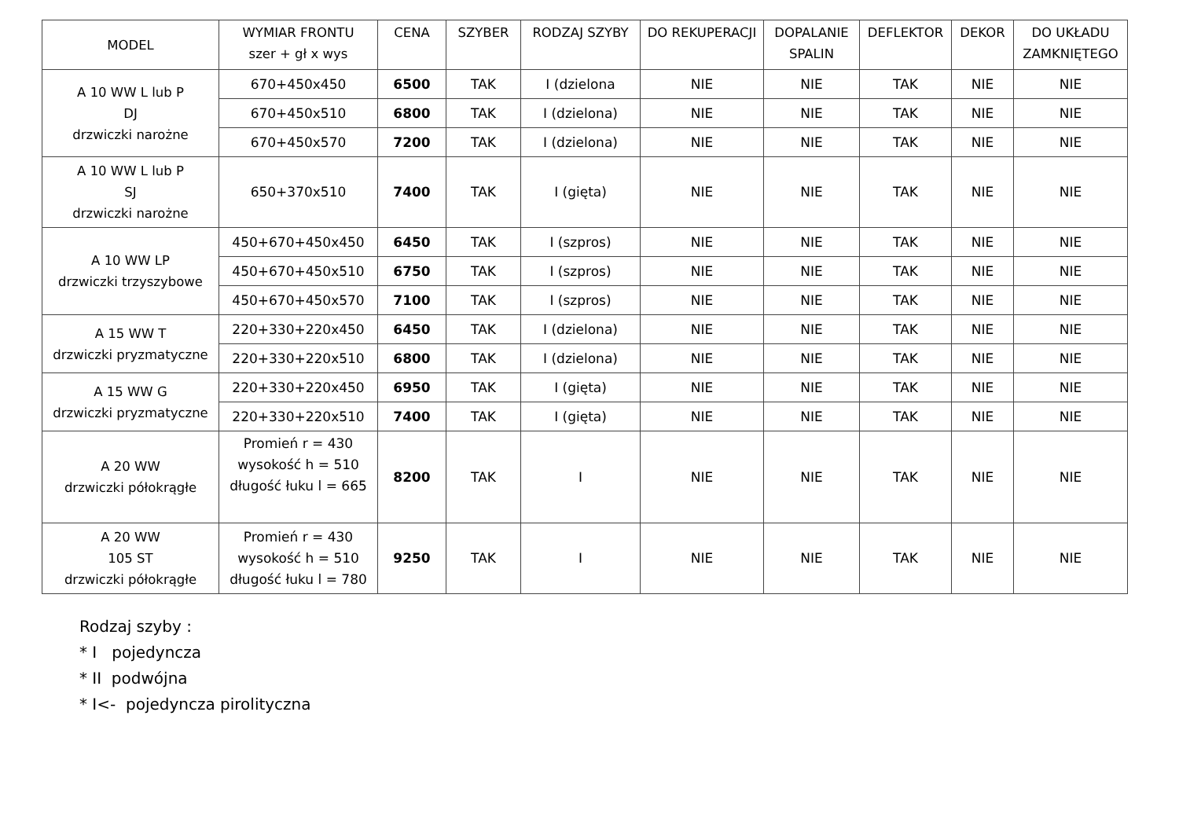| MODEL | WYMIAR FRONTU szer + gł x wys | CENA | SZYBER | RODZAJ SZYBY | DO REKUPERACJI | DOPALANIE SPALIN | DEFLEKTOR | DEKOR | DO UKŁADU ZAMKNIĘTEGO |
| --- | --- | --- | --- | --- | --- | --- | --- | --- | --- |
| A 10 WW L lub P DJ drzwiczki narożne | 670+450x450 | 6500 | TAK | I (dzielona | NIE | NIE | TAK | NIE | NIE |
| | 670+450x510 | 6800 | TAK | I (dzielona) | NIE | NIE | TAK | NIE | NIE |
| | 670+450x570 | 7200 | TAK | I (dzielona) | NIE | NIE | TAK | NIE | NIE |
| A 10 WW L lub P SJ drzwiczki narożne | 650+370x510 | 7400 | TAK | I (gięta) | NIE | NIE | TAK | NIE | NIE |
| A 10 WW LP drzwiczki trzyszybowe | 450+670+450x450 | 6450 | TAK | I (szpros) | NIE | NIE | TAK | NIE | NIE |
| | 450+670+450x510 | 6750 | TAK | I (szpros) | NIE | NIE | TAK | NIE | NIE |
| | 450+670+450x570 | 7100 | TAK | I (szpros) | NIE | NIE | TAK | NIE | NIE |
| A 15 WW T drzwiczki pryzmatyczne | 220+330+220x450 | 6450 | TAK | I (dzielona) | NIE | NIE | TAK | NIE | NIE |
| | 220+330+220x510 | 6800 | TAK | I (dzielona) | NIE | NIE | TAK | NIE | NIE |
| A 15 WW G drzwiczki pryzmatyczne | 220+330+220x450 | 6950 | TAK | I (gięta) | NIE | NIE | TAK | NIE | NIE |
| | 220+330+220x510 | 7400 | TAK | I (gięta) | NIE | NIE | TAK | NIE | NIE |
| A 20 WW drzwiczki półokrągłe | Promień r = 430 wysokość h = 510 długość łuku l = 665 | 8200 | TAK | I | NIE | NIE | TAK | NIE | NIE |
| A 20 WW 105 ST drzwiczki półokrągłe | Promień r = 430 wysokość h = 510 długość łuku l = 780 | 9250 | TAK | I | NIE | NIE | TAK | NIE | NIE |
Rodzaj szyby :
* I pojedyncza
* II podwójna
* I<- pojedyncza pirolityczna